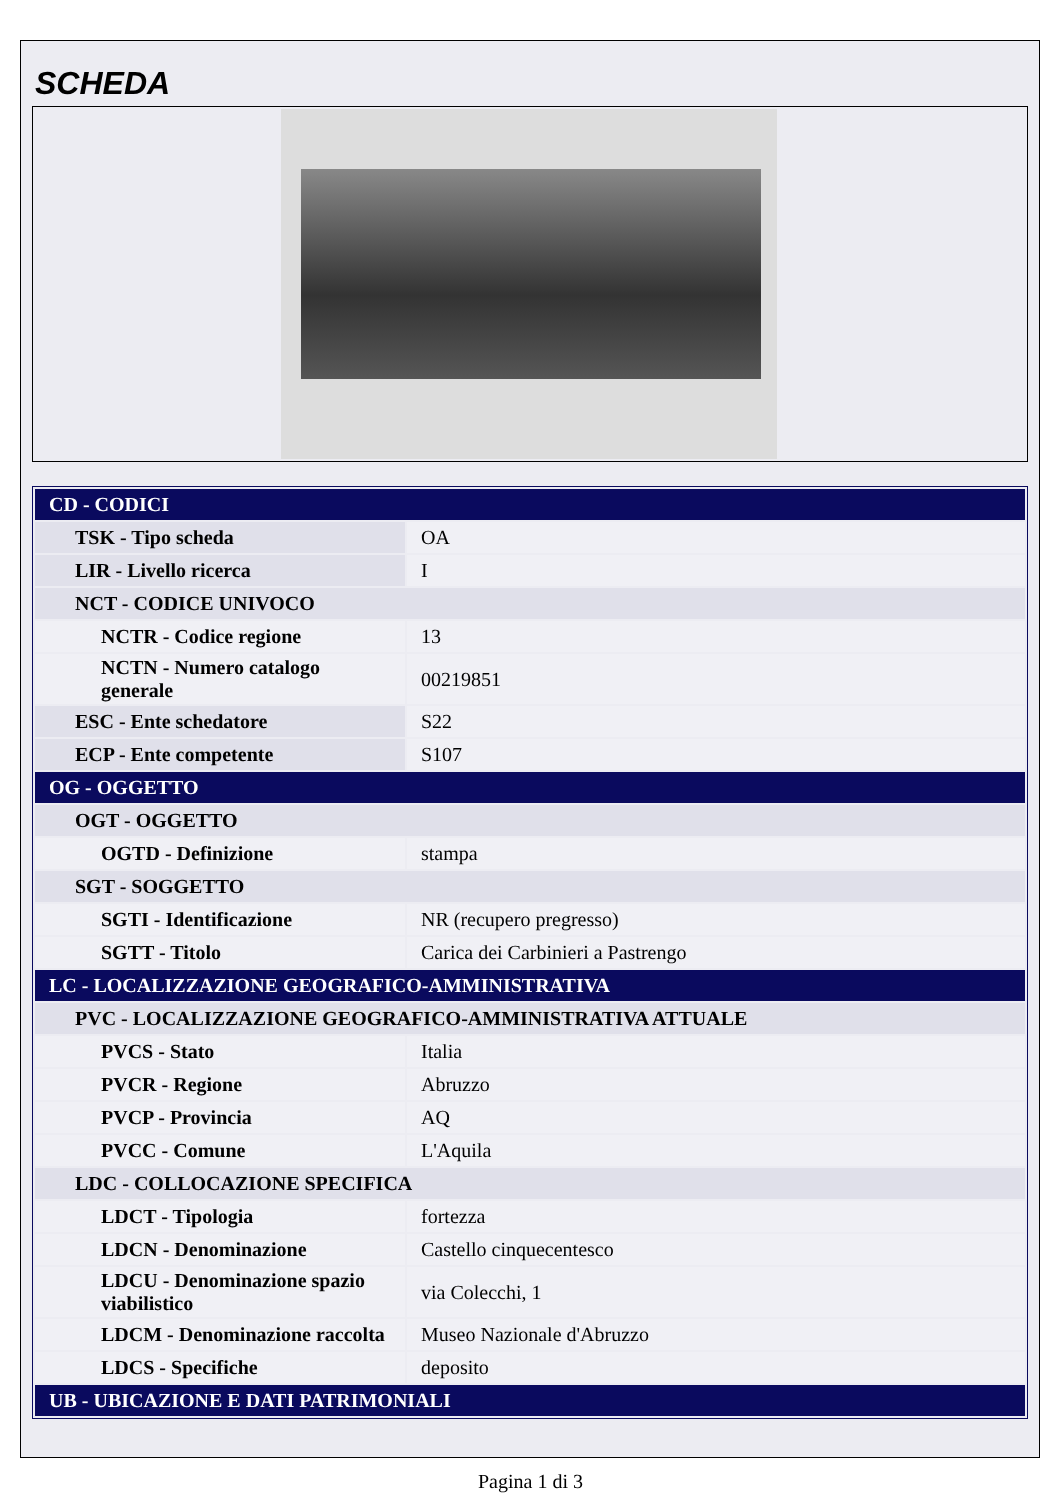SCHEDA
| CD - CODICI | |
| TSK - Tipo scheda | OA |
| LIR - Livello ricerca | I |
| NCT - CODICE UNIVOCO | |
| NCTR - Codice regione | 13 |
| NCTN - Numero catalogo generale | 00219851 |
| ESC - Ente schedatore | S22 |
| ECP - Ente competente | S107 |
| OG - OGGETTO | |
| OGT - OGGETTO | |
| OGTD - Definizione | stampa |
| SGT - SOGGETTO | |
| SGTI - Identificazione | NR (recupero pregresso) |
| SGTT - Titolo | Carica dei Carbinieri a Pastrengo |
| LC - LOCALIZZAZIONE GEOGRAFICO-AMMINISTRATIVA | |
| PVC - LOCALIZZAZIONE GEOGRAFICO-AMMINISTRATIVA ATTUALE | |
| PVCS - Stato | Italia |
| PVCR - Regione | Abruzzo |
| PVCP - Provincia | AQ |
| PVCC - Comune | L'Aquila |
| LDC - COLLOCAZIONE SPECIFICA | |
| LDCT - Tipologia | fortezza |
| LDCN - Denominazione | Castello cinquecentesco |
| LDCU - Denominazione spazio viabilistico | via Colecchi, 1 |
| LDCM - Denominazione raccolta | Museo Nazionale d'Abruzzo |
| LDCS - Specifiche | deposito |
| UB - UBICAZIONE E DATI PATRIMONIALI | |
Pagina 1 di 3